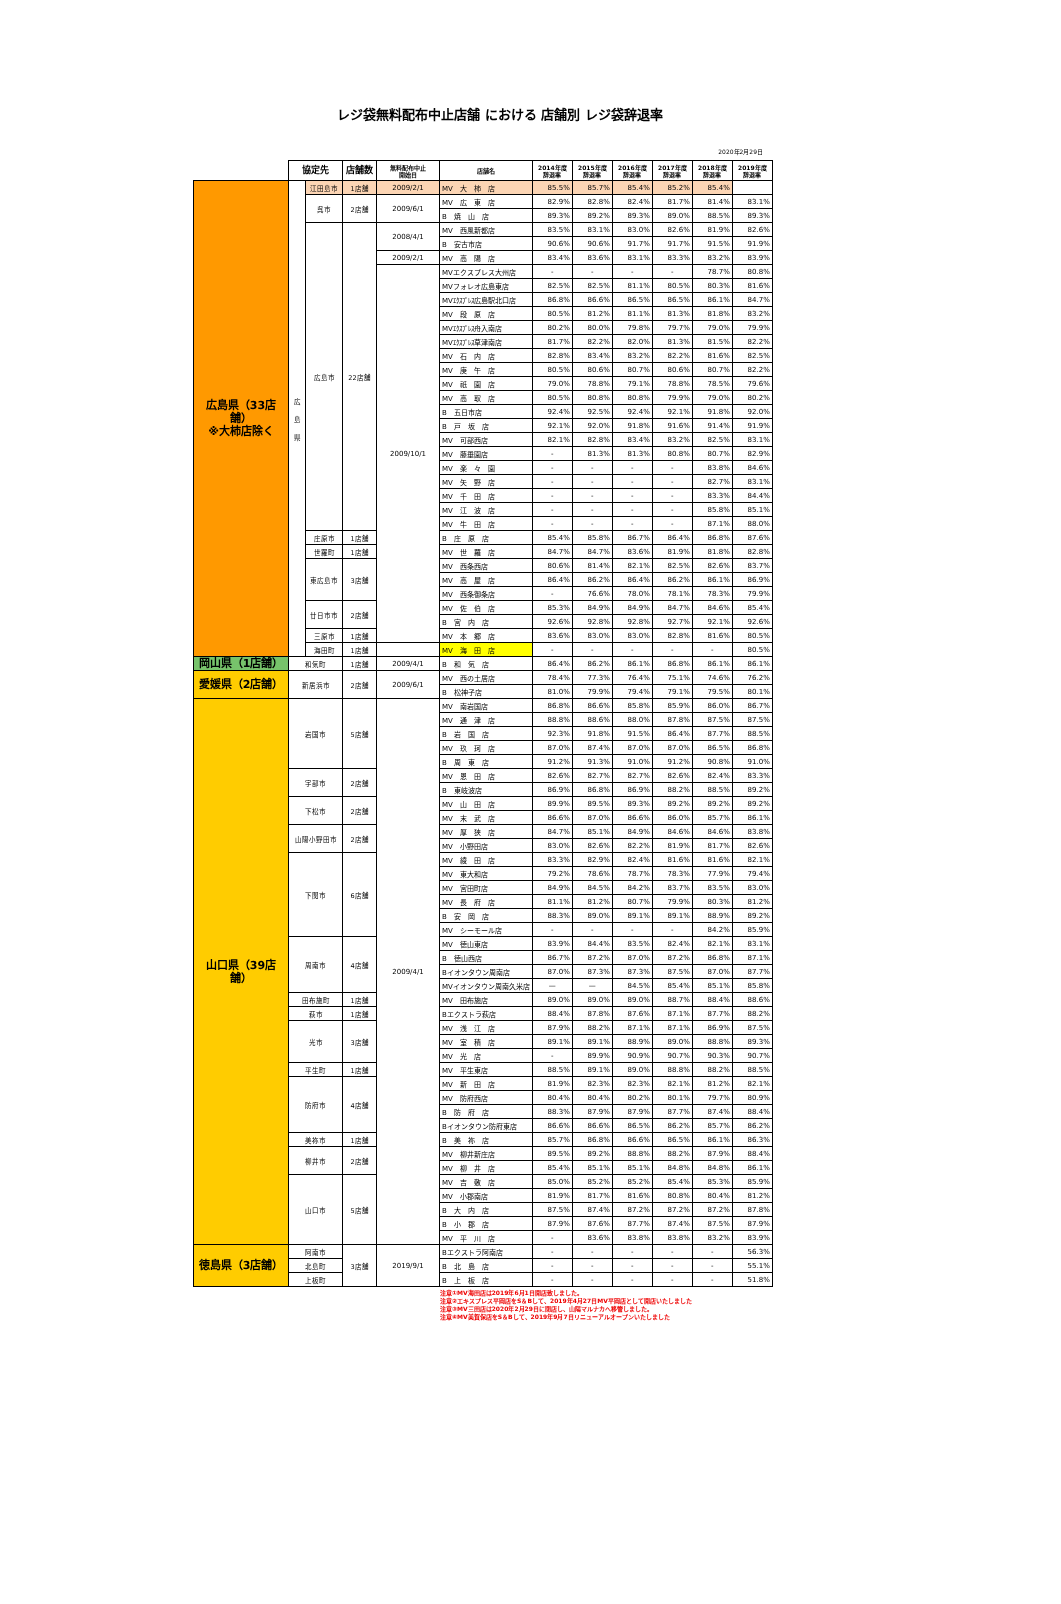レジ袋無料配布中止店舗 における 店舗別 レジ袋辞退率
2020年2月29日
| | 協定先 | | 店舗数 | 無料配布中止 開始日 | 店舗名 | 2014年度 辞退率 | 2015年度 辞退率 | 2016年度 辞退率 | 2017年度 辞退率 | 2018年度 辞退率 | 2019年度 辞退率 |
| 広島県（33店舗） ※大柿店除く | 広 島 県 | 江田島市 | 1店舗 | 2009/2/1 | MV 大 柿 店 | 85.5% | 85.7% | 85.4% | 85.2% | 85.4% | |
| | | 呉市 | 2店舗 | 2009/6/1 | MV 広 東 店 | 82.9% | 82.8% | 82.4% | 81.7% | 81.4% | 83.1% |
| | | | | | B 焼 山 店 | 89.3% | 89.2% | 89.3% | 89.0% | 88.5% | 89.3% |
| | | 広島市 | 22店舗 | 2008/4/1 | MV 西風新都店 | 83.5% | 83.1% | 83.0% | 82.6% | 81.9% | 82.6% |
| | | | | | B 安古市店 | 90.6% | 90.6% | 91.7% | 91.7% | 91.5% | 91.9% |
| | | | | 2009/2/1 | MV 高 陽 店 | 83.4% | 83.6% | 83.1% | 83.3% | 83.2% | 83.9% |
| | | | | 2009/10/1 | MVエクスプレス大州店 | - | - | - | - | 78.7% | 80.8% |
| | | | | | MVフォレオ広島東店 | 82.5% | 82.5% | 81.1% | 80.5% | 80.3% | 81.6% |
| | | | | | MVｴｸｽﾌﾟﾚｽ広島駅北口店 | 86.8% | 86.6% | 86.5% | 86.5% | 86.1% | 84.7% |
| | | | | | MV 段 原 店 | 80.5% | 81.2% | 81.1% | 81.3% | 81.8% | 83.2% |
| | | | | | MVｴｸｽﾌﾟﾚｽ舟入南店 | 80.2% | 80.0% | 79.8% | 79.7% | 79.0% | 79.9% |
| | | | | | MVｴｸｽﾌﾟﾚｽ草津南店 | 81.7% | 82.2% | 82.0% | 81.3% | 81.5% | 82.2% |
| | | | | | MV 石 内 店 | 82.8% | 83.4% | 83.2% | 82.2% | 81.6% | 82.5% |
| | | | | | MV 庚 午 店 | 80.5% | 80.6% | 80.7% | 80.6% | 80.7% | 82.2% |
| | | | | | MV 祇 園 店 | 79.0% | 78.8% | 79.1% | 78.8% | 78.5% | 79.6% |
| | | | | | MV 高 取 店 | 80.5% | 80.8% | 80.8% | 79.9% | 79.0% | 80.2% |
| | | | | | B 五日市店 | 92.4% | 92.5% | 92.4% | 92.1% | 91.8% | 92.0% |
| | | | | | B 戸 坂 店 | 92.1% | 92.0% | 91.8% | 91.6% | 91.4% | 91.9% |
| | | | | | MV 可部西店 | 82.1% | 82.8% | 83.4% | 83.2% | 82.5% | 83.1% |
| | | | | | MV 藤垂園店 | - | 81.3% | 81.3% | 80.8% | 80.7% | 82.9% |
| | | | | | MV 楽 々 園 | - | - | - | - | 83.8% | 84.6% |
| | | | | | MV 矢 野 店 | - | - | - | - | 82.7% | 83.1% |
| | | | | | MV 千 田 店 | - | - | - | - | 83.3% | 84.4% |
| | | | | | MV 江 波 店 | - | - | - | - | 85.8% | 85.1% |
| | | | | | MV 牛 田 店 | - | - | - | - | 87.1% | 88.0% |
| | | 庄原市 | 1店舗 | | B 庄 原 店 | 85.4% | 85.8% | 86.7% | 86.4% | 86.8% | 87.6% |
| | | 世羅町 | 1店舗 | | MV 世 羅 店 | 84.7% | 84.7% | 83.6% | 81.9% | 81.8% | 82.8% |
| | | 東広島市 | 3店舗 | | MV 西条西店 | 80.6% | 81.4% | 82.1% | 82.5% | 82.6% | 83.7% |
| | | | | | MV 高 屋 店 | 86.4% | 86.2% | 86.4% | 86.2% | 86.1% | 86.9% |
| | | | | | MV 西条御条店 | - | 76.6% | 78.0% | 78.1% | 78.3% | 79.9% |
| | | 廿日市市 | 2店舗 | | MV 佐 伯 店 | 85.3% | 84.9% | 84.9% | 84.7% | 84.6% | 85.4% |
| | | | | | B 宮 内 店 | 92.6% | 92.8% | 92.8% | 92.7% | 92.1% | 92.6% |
| | | 三原市 | 1店舗 | | MV 本 郷 店 | 83.6% | 83.0% | 83.0% | 82.8% | 81.6% | 80.5% |
| | | 海田町 | 1店舗 | | MV 海 田 店 | - | - | - | - | - | 80.5% |
| 岡山県（1店舗） | 和気町 | | 1店舗 | 2009/4/1 | B 和 気 店 | 86.4% | 86.2% | 86.1% | 86.8% | 86.1% | 86.1% |
| 愛媛県（2店舗） | 新居浜市 | | 2店舗 | 2009/6/1 | MV 西の土居店 | 78.4% | 77.3% | 76.4% | 75.1% | 74.6% | 76.2% |
| | | | | | B 松神子店 | 81.0% | 79.9% | 79.4% | 79.1% | 79.5% | 80.1% |
| 山口県（39店舗） | 岩国市 | | 5店舗 | 2009/4/1 | MV 南岩国店 | 86.8% | 86.6% | 85.8% | 85.9% | 86.0% | 86.7% |
| | | | | | MV 通 津 店 | 88.8% | 88.6% | 88.0% | 87.8% | 87.5% | 87.5% |
| | | | | | B 岩 国 店 | 92.3% | 91.8% | 91.5% | 86.4% | 87.7% | 88.5% |
| | | | | | MV 玖 珂 店 | 87.0% | 87.4% | 87.0% | 87.0% | 86.5% | 86.8% |
| | | | | | B 周 東 店 | 91.2% | 91.3% | 91.0% | 91.2% | 90.8% | 91.0% |
| | 宇部市 | | 2店舗 | | MV 恩 田 店 | 82.6% | 82.7% | 82.7% | 82.6% | 82.4% | 83.3% |
| | | | | | B 東岐波店 | 86.9% | 86.8% | 86.9% | 88.2% | 88.5% | 89.2% |
| | 下松市 | | 2店舗 | | MV 山 田 店 | 89.9% | 89.5% | 89.3% | 89.2% | 89.2% | 89.2% |
| | | | | | MV 末 武 店 | 86.6% | 87.0% | 86.6% | 86.0% | 85.7% | 86.1% |
| | 山陽小野田市 | | 2店舗 | | MV 厚 狭 店 | 84.7% | 85.1% | 84.9% | 84.6% | 84.6% | 83.8% |
| | | | | | MV 小野田店 | 83.0% | 82.6% | 82.2% | 81.9% | 81.7% | 82.6% |
| | 下関市 | | 6店舗 | | MV 綾 田 店 | 83.3% | 82.9% | 82.4% | 81.6% | 81.6% | 82.1% |
| | | | | | MV 東大和店 | 79.2% | 78.6% | 78.7% | 78.3% | 77.9% | 79.4% |
| | | | | | MV 宮田町店 | 84.9% | 84.5% | 84.2% | 83.7% | 83.5% | 83.0% |
| | | | | | MV 長 府 店 | 81.1% | 81.2% | 80.7% | 79.9% | 80.3% | 81.2% |
| | | | | | B 安 岡 店 | 88.3% | 89.0% | 89.1% | 89.1% | 88.9% | 89.2% |
| | | | | | MV シーモール店 | - | - | - | - | 84.2% | 85.9% |
| | 周南市 | | 4店舗 | | MV 徳山東店 | 83.9% | 84.4% | 83.5% | 82.4% | 82.1% | 83.1% |
| | | | | | B 徳山西店 | 86.7% | 87.2% | 87.0% | 87.2% | 86.8% | 87.1% |
| | | | | | Bイオンタウン周南店 | 87.0% | 87.3% | 87.3% | 87.5% | 87.0% | 87.7% |
| | | | | | MVイオンタウン周南久米店 | — | — | 84.5% | 85.4% | 85.1% | 85.8% |
| | 田布施町 | | 1店舗 | | MV 田布施店 | 89.0% | 89.0% | 89.0% | 88.7% | 88.4% | 88.6% |
| | 萩市 | | 1店舗 | | Bエクストラ萩店 | 88.4% | 87.8% | 87.6% | 87.1% | 87.7% | 88.2% |
| | 光市 | | 3店舗 | | MV 浅 江 店 | 87.9% | 88.2% | 87.1% | 87.1% | 86.9% | 87.5% |
| | | | | | MV 室 積 店 | 89.1% | 89.1% | 88.9% | 89.0% | 88.8% | 89.3% |
| | | | | | MV 光 店 | - | 89.9% | 90.9% | 90.7% | 90.3% | 90.7% |
| | 平生町 | | 1店舗 | | MV 平生東店 | 88.5% | 89.1% | 89.0% | 88.8% | 88.2% | 88.5% |
| | 防府市 | | 4店舗 | | MV 新 田 店 | 81.9% | 82.3% | 82.3% | 82.1% | 81.2% | 82.1% |
| | | | | | MV 防府西店 | 80.4% | 80.4% | 80.2% | 80.1% | 79.7% | 80.9% |
| | | | | | B 防 府 店 | 88.3% | 87.9% | 87.9% | 87.7% | 87.4% | 88.4% |
| | | | | | Bイオンタウン防府東店 | 86.6% | 86.6% | 86.5% | 86.2% | 85.7% | 86.2% |
| | 美祢市 | | 1店舗 | | B 美 祢 店 | 85.7% | 86.8% | 86.6% | 86.5% | 86.1% | 86.3% |
| | 柳井市 | | 2店舗 | | MV 柳井新庄店 | 89.5% | 89.2% | 88.8% | 88.2% | 87.9% | 88.4% |
| | | | | | MV 柳 井 店 | 85.4% | 85.1% | 85.1% | 84.8% | 84.8% | 86.1% |
| | 山口市 | | 5店舗 | | MV 吉 敷 店 | 85.0% | 85.2% | 85.2% | 85.4% | 85.3% | 85.9% |
| | | | | | MV 小郡南店 | 81.9% | 81.7% | 81.6% | 80.8% | 80.4% | 81.2% |
| | | | | | B 大 内 店 | 87.5% | 87.4% | 87.2% | 87.2% | 87.2% | 87.8% |
| | | | | | B 小 郡 店 | 87.9% | 87.6% | 87.7% | 87.4% | 87.5% | 87.9% |
| | | | | | MV 平 川 店 | - | 83.6% | 83.8% | 83.8% | 83.2% | 83.9% |
| 徳島県（3店舗） | 阿南市 | | 3店舗 | 2019/9/1 | Bエクストラ阿南店 | - | - | - | - | - | 56.3% |
| | 北島町 | | | | B 北 島 店 | - | - | - | - | - | 55.1% |
| | 上板町 | | | | B 上 板 店 | - | - | - | - | - | 51.8% |
注意①MV海田店は2019年6月1日開店致しました。
注意②エキスプレス平岡店をS＆Bして、2019年4月27日MV平岡店として開店いたしました
注意③MV三田店は2020年2月29日に閉店し、山陽マルナカへ移管しました。
注意④MV美賀保店をS＆Bして、2019年9月7日リニューアルオープンいたしました